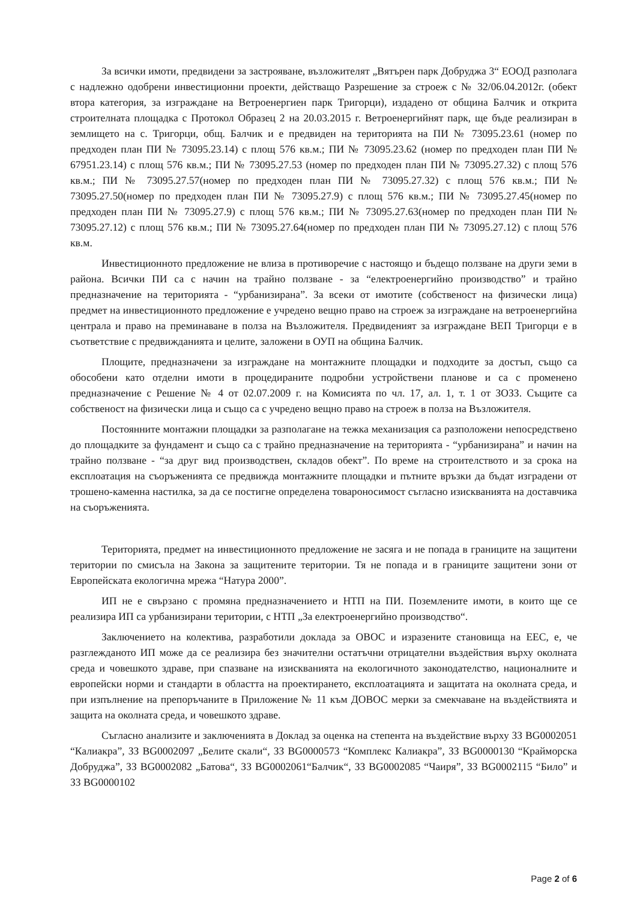За всички имоти, предвидени за застрояване, възложителят „Вятърен парк Добруджа 3“ ЕООД разполага с надлежно одобрени инвестиционни проекти, действащо Разрешение за строеж с № 32/06.04.2012г. (обект втора категория, за изграждане на Ветроенергиен парк Тригорци), издадено от община Балчик и открита строителната площадка с Протокол Образец 2 на 20.03.2015 г. Ветроенергийнят парк, ще бъде реализиран в землището на с. Тригорци, общ. Балчик и е предвиден на територията на ПИ № 73095.23.61 (номер по предходен план ПИ № 73095.23.14) с площ 576 кв.м.; ПИ № 73095.23.62 (номер по предходен план ПИ № 67951.23.14) с площ 576 кв.м.; ПИ № 73095.27.53 (номер по предходен план ПИ № 73095.27.32) с площ 576 кв.м.; ПИ № 73095.27.57(номер по предходен план ПИ № 73095.27.32) с площ 576 кв.м.; ПИ № 73095.27.50(номер по предходен план ПИ № 73095.27.9) с площ 576 кв.м.; ПИ № 73095.27.45(номер по предходен план ПИ № 73095.27.9) с площ 576 кв.м.; ПИ № 73095.27.63(номер по предходен план ПИ № 73095.27.12) с площ 576 кв.м.; ПИ № 73095.27.64(номер по предходен план ПИ № 73095.27.12) с площ 576 кв.м.
Инвестиционното предложение не влиза в противоречие с настоящо и бъдещо ползване на други земи в района. Всички ПИ са с начин на трайно ползване - за “електроенергийно производство” и трайно предназначение на територията - “урбанизирана”. За всеки от имотите (собственост на физически лица) предмет на инвестиционното предложение е учредено вещно право на строеж за изграждане на ветроенергийна централа и право на преминаване в полза на Възложителя. Предвиденият за изграждане ВЕП Тригорци е в съответствие с предвижданията и целите, заложени в ОУП на община Балчик.
Площите, предназначени за изграждане на монтажните площадки и подходите за достъп, също са обособени като отделни имоти в процедираните подробни устройствени планове и са с променено предназначение с Решение № 4 от 02.07.2009 г. на Комисията по чл. 17, ал. 1, т. 1 от ЗОЗЗ. Същите са собственост на физически лица и също са с учредено вещно право на строеж в полза на Възложителя.
Постоянните монтажни площадки за разполагане на тежка механизация са разположени непосредствено до площадките за фундамент и също са с трайно предназначение на територията - “урбанизирана” и начин на трайно ползване - “за друг вид производствен, складов обект”. По време на строителството и за срока на експлоатация на съоръженията се предвижда монтажните площадки и пътните връзки да бъдат изградени от трошено-каменна настилка, за да се постигне определена товароносимост съгласно изискванията на доставчика на съоръженията.
Територията, предмет на инвестиционното предложение не засяга и не попада в границите на защитени територии по смисъла на Закона за защитените територии. Тя не попада и в границите защитени зони от Европейската екологична мрежа “Натура 2000”.
ИП не е свързано с промяна предназначението и НТП на ПИ. Поземлените имоти, в които ще се реализира ИП са урбанизирани територии, с НТП „За електроенергийно производство“.
Заключението на колектива, разработили доклада за ОВОС и изразените становища на ЕЕС, е, че разглежданото ИП може да се реализира без значителни остатъчни отрицателни въздействия върху околната среда и човешкото здраве, при спазване на изискванията на екологичното законодателство, националните и европейски норми и стандарти в областта на проектирането, експлоатацията и защитата на околната среда, и при изпълнение на препоръчаните в Приложение № 11 към ДОВОС мерки за смекчаване на въздействията и защита на околната среда, и човешкото здраве.
Съгласно анализите и заключенията в Доклад за оценка на степента на въздействие върху ЗЗ BG0002051 “Калиакра”, ЗЗ BG0002097 „Белите скали“, ЗЗ BG0000573 “Комплекс Калиакра”, ЗЗ BG0000130 “Крайморска Добруджа”, ЗЗ BG0002082 „Батова“, ЗЗ BG0002061“Балчик“, ЗЗ BG0002085 “Чаиря”, ЗЗ BG0002115 “Било” и ЗЗ BG0000102
Page 2 of 6